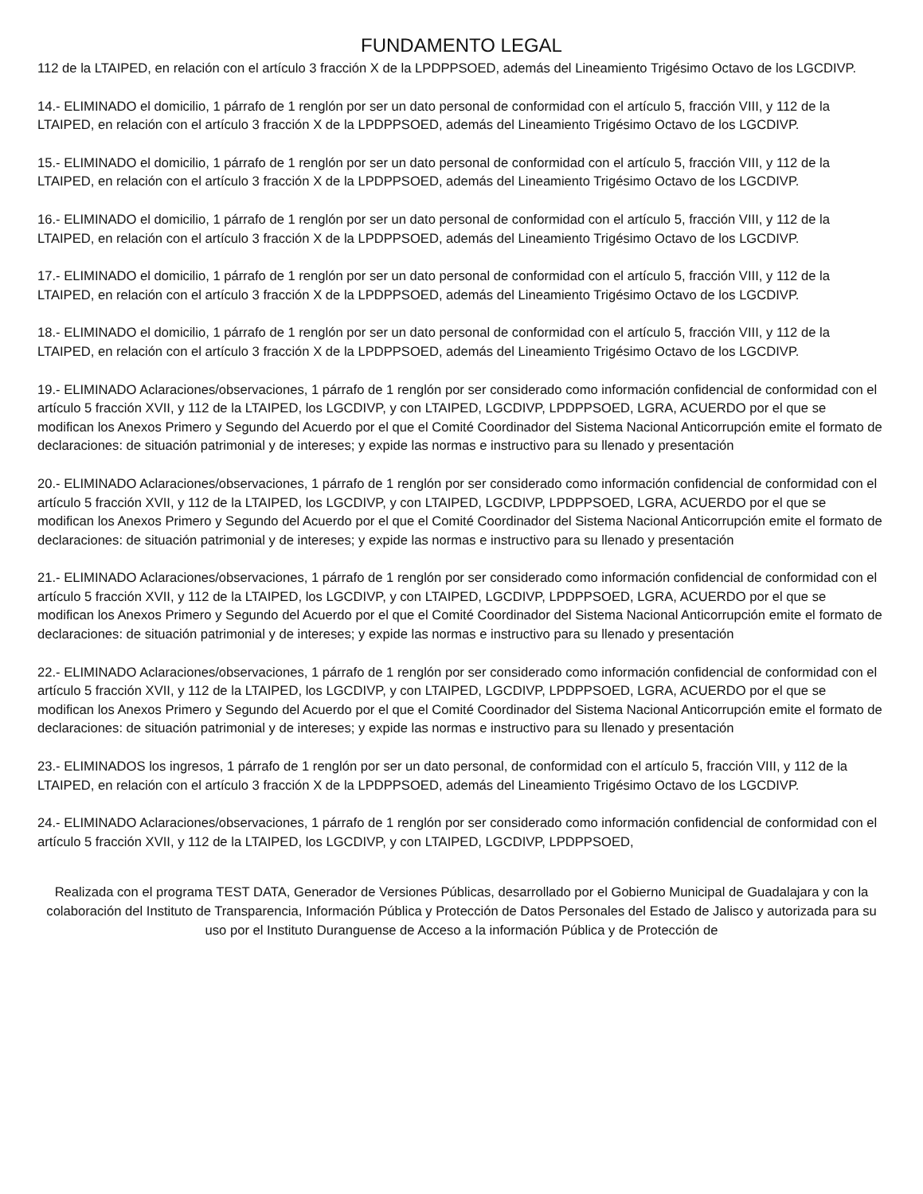FUNDAMENTO LEGAL
112 de la LTAIPED, en relación con el artículo 3 fracción X de la LPDPPSOED, además del Lineamiento Trigésimo Octavo de los LGCDIVP.
14.- ELIMINADO el domicilio, 1 párrafo de 1 renglón por ser un dato personal de conformidad con el artículo 5, fracción VIII, y 112 de la LTAIPED, en relación con el artículo 3 fracción X de la LPDPPSOED, además del Lineamiento Trigésimo Octavo de los LGCDIVP.
15.- ELIMINADO el domicilio, 1 párrafo de 1 renglón por ser un dato personal de conformidad con el artículo 5, fracción VIII, y 112 de la LTAIPED, en relación con el artículo 3 fracción X de la LPDPPSOED, además del Lineamiento Trigésimo Octavo de los LGCDIVP.
16.- ELIMINADO el domicilio, 1 párrafo de 1 renglón por ser un dato personal de conformidad con el artículo 5, fracción VIII, y 112 de la LTAIPED, en relación con el artículo 3 fracción X de la LPDPPSOED, además del Lineamiento Trigésimo Octavo de los LGCDIVP.
17.- ELIMINADO el domicilio, 1 párrafo de 1 renglón por ser un dato personal de conformidad con el artículo 5, fracción VIII, y 112 de la LTAIPED, en relación con el artículo 3 fracción X de la LPDPPSOED, además del Lineamiento Trigésimo Octavo de los LGCDIVP.
18.- ELIMINADO el domicilio, 1 párrafo de 1 renglón por ser un dato personal de conformidad con el artículo 5, fracción VIII, y 112 de la LTAIPED, en relación con el artículo 3 fracción X de la LPDPPSOED, además del Lineamiento Trigésimo Octavo de los LGCDIVP.
19.- ELIMINADO Aclaraciones/observaciones, 1 párrafo de 1 renglón por ser considerado como información confidencial de conformidad con el artículo 5 fracción XVII, y 112 de la LTAIPED, los LGCDIVP, y con LTAIPED, LGCDIVP, LPDPPSOED, LGRA, ACUERDO por el que se modifican los Anexos Primero y Segundo del Acuerdo por el que el Comité Coordinador del Sistema Nacional Anticorrupción emite el formato de declaraciones: de situación patrimonial y de intereses; y expide las normas e instructivo para su llenado y presentación
20.- ELIMINADO Aclaraciones/observaciones, 1 párrafo de 1 renglón por ser considerado como información confidencial de conformidad con el artículo 5 fracción XVII, y 112 de la LTAIPED, los LGCDIVP, y con LTAIPED, LGCDIVP, LPDPPSOED, LGRA, ACUERDO por el que se modifican los Anexos Primero y Segundo del Acuerdo por el que el Comité Coordinador del Sistema Nacional Anticorrupción emite el formato de declaraciones: de situación patrimonial y de intereses; y expide las normas e instructivo para su llenado y presentación
21.- ELIMINADO Aclaraciones/observaciones, 1 párrafo de 1 renglón por ser considerado como información confidencial de conformidad con el artículo 5 fracción XVII, y 112 de la LTAIPED, los LGCDIVP, y con LTAIPED, LGCDIVP, LPDPPSOED, LGRA, ACUERDO por el que se modifican los Anexos Primero y Segundo del Acuerdo por el que el Comité Coordinador del Sistema Nacional Anticorrupción emite el formato de declaraciones: de situación patrimonial y de intereses; y expide las normas e instructivo para su llenado y presentación
22.- ELIMINADO Aclaraciones/observaciones, 1 párrafo de 1 renglón por ser considerado como información confidencial de conformidad con el artículo 5 fracción XVII, y 112 de la LTAIPED, los LGCDIVP, y con LTAIPED, LGCDIVP, LPDPPSOED, LGRA, ACUERDO por el que se modifican los Anexos Primero y Segundo del Acuerdo por el que el Comité Coordinador del Sistema Nacional Anticorrupción emite el formato de declaraciones: de situación patrimonial y de intereses; y expide las normas e instructivo para su llenado y presentación
23.- ELIMINADOS los ingresos, 1 párrafo de 1 renglón por ser un dato personal, de conformidad con el artículo 5, fracción VIII, y 112 de la LTAIPED, en relación con el artículo 3 fracción X de la LPDPPSOED, además del Lineamiento Trigésimo Octavo de los LGCDIVP.
24.- ELIMINADO Aclaraciones/observaciones, 1 párrafo de 1 renglón por ser considerado como información confidencial de conformidad con el artículo 5 fracción XVII, y 112 de la LTAIPED, los LGCDIVP, y con LTAIPED, LGCDIVP, LPDPPSOED,
Realizada con el programa TEST DATA, Generador de Versiones Públicas, desarrollado por el Gobierno Municipal de Guadalajara y con la colaboración del Instituto de Transparencia, Información Pública y Protección de Datos Personales del Estado de Jalisco y autorizada para su uso por el Instituto Duranguense de Acceso a la información Pública y de Protección de